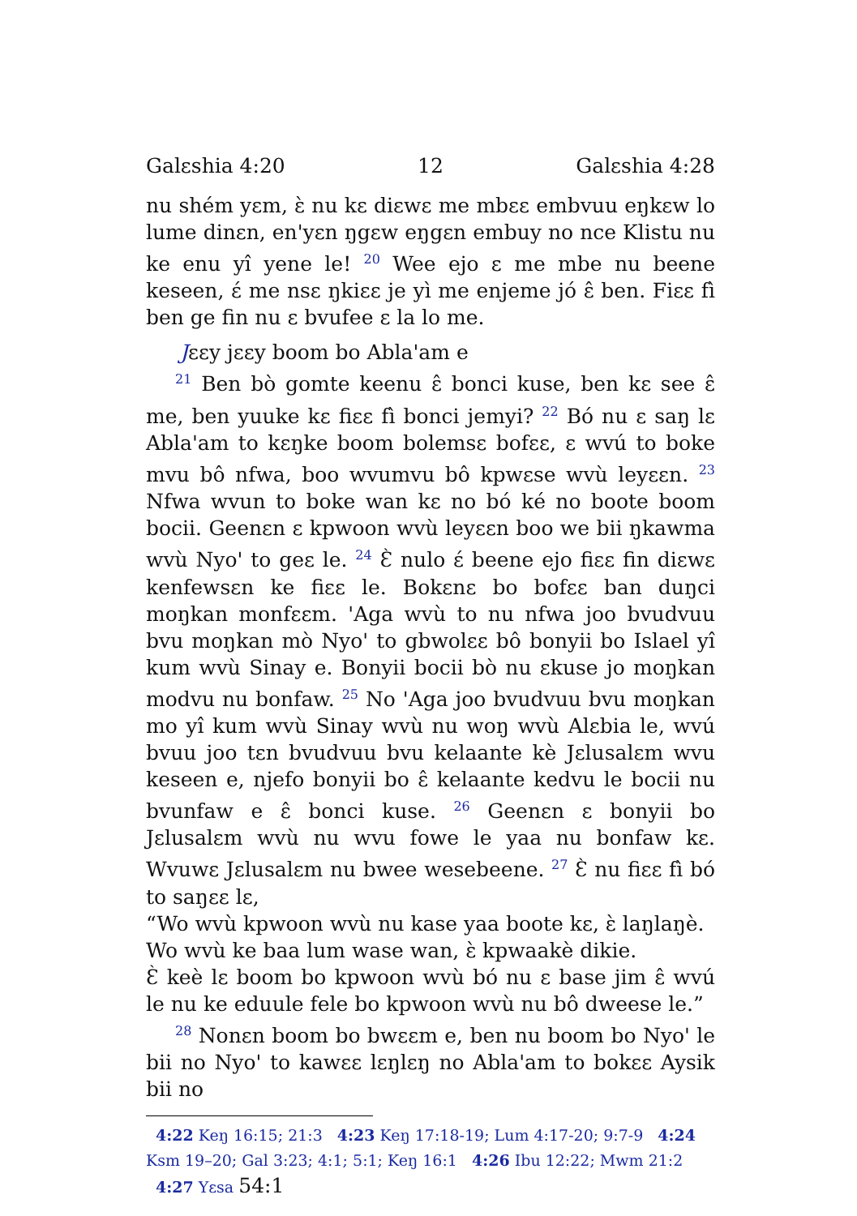Galɛshia 4:20 12 Galɛshia 4:28
nu shém yɛm, ɛ̀ nu kɛ diɛwɛ me mbɛɛ embvuu eŋkɛw lo lume dinɛn, en'yɛn ŋgɛw eŋgɛn embuy no nce Klistu nu ke enu yî yene le! <sup>20</sup> Wee ejo ɛ me mbe nu beene keseen, ɛ́ me nsɛ ŋkiɛɛ je yì me enjeme jó ɛ̂ ben. Fiɛɛ fì ben ge fin nu ɛ bvufee ɛ la lo me.
Jɛɛy jɛɛy boom bo Abla'am e
<sup>21</sup> Ben bò gomte keenu ɛ̂ bonci kuse, ben kɛ see ɛ̂ me, ben yuuke kɛ fiɛɛ fì bonci jemyi? <sup>22</sup> Bó nu ɛ saŋ lɛ Abla'am to kɛŋke boom bolemsɛ bofɛɛ, ɛ wvú to boke mvu bô nfwa, boo wvumvu bô kpwɛse wvù leyɛɛn. <sup>23</sup> Nfwa wvun to boke wan kɛ no bó ké no boote boom bocii. Geenɛn ɛ kpwoon wvù leyɛɛn boo we bii ŋkawma wvù Nyo' to geɛ le. <sup>24</sup> Ɛ̀ nulo ɛ́ beene ejo fiɛɛ fin diɛwɛ kenfewsɛn ke fiɛɛ le. Bokɛnɛ bo bofɛɛ ban duŋci moŋkan monfɛɛm. 'Aga wvù to nu nfwa joo bvudvuu bvu moŋkan mò Nyo' to gbwolɛɛ bô bonyii bo Islael yî kum wvù Sinay e. Bonyii bocii bò nu ɛkuse jo moŋkan modvu nu bonfaw. <sup>25</sup> No 'Aga joo bvudvuu bvu moŋkan mo yî kum wvù Sinay wvù nu woŋ wvù Alɛbia le, wvú bvuu joo tɛn bvudvuu bvu kelaante kè Jɛlusalɛm wvu keseen e, njefo bonyii bo ɛ̂ kelaante kedvu le bocii nu bvunfaw e ɛ̂ bonci kuse. <sup>26</sup> Geenɛn ɛ bonyii bo Jɛlusalɛm wvù nu wvu fowe le yaa nu bonfaw kɛ. Wvuwɛ Jɛlusalɛm nu bwee wesebeene. <sup>27</sup> Ɛ̀ nu fiɛɛ fì bó to saŋɛɛ lɛ,
“Wo wvù kpwoon wvù nu kase yaa boote kɛ, ɛ̀ laŋlaŋè.
Wo wvù ke baa lum wase wan, ɛ̀ kpwaakè dikie.
Ɛ̀ keè lɛ boom bo kpwoon wvù bó nu ɛ base jim ɛ̂ wvú le nu ke eduule fele bo kpwoon wvù nu bô dweese le.”
<sup>28</sup> Nonɛn boom bo bwɛɛm e, ben nu boom bo Nyo' le bii no Nyo' to kawɛɛ lɛŋlɛŋ no Abla'am to bokɛɛ Aysik bii no
4:22 Keŋ 16:15; 21:3 4:23 Keŋ 17:18-19; Lum 4:17-20; 9:7-9 4:24 Ksm 19–20; Gal 3:23; 4:1; 5:1; Keŋ 16:1 4:26 Ibu 12:22; Mwm 21:2 4:27 Yɛsa 54:1